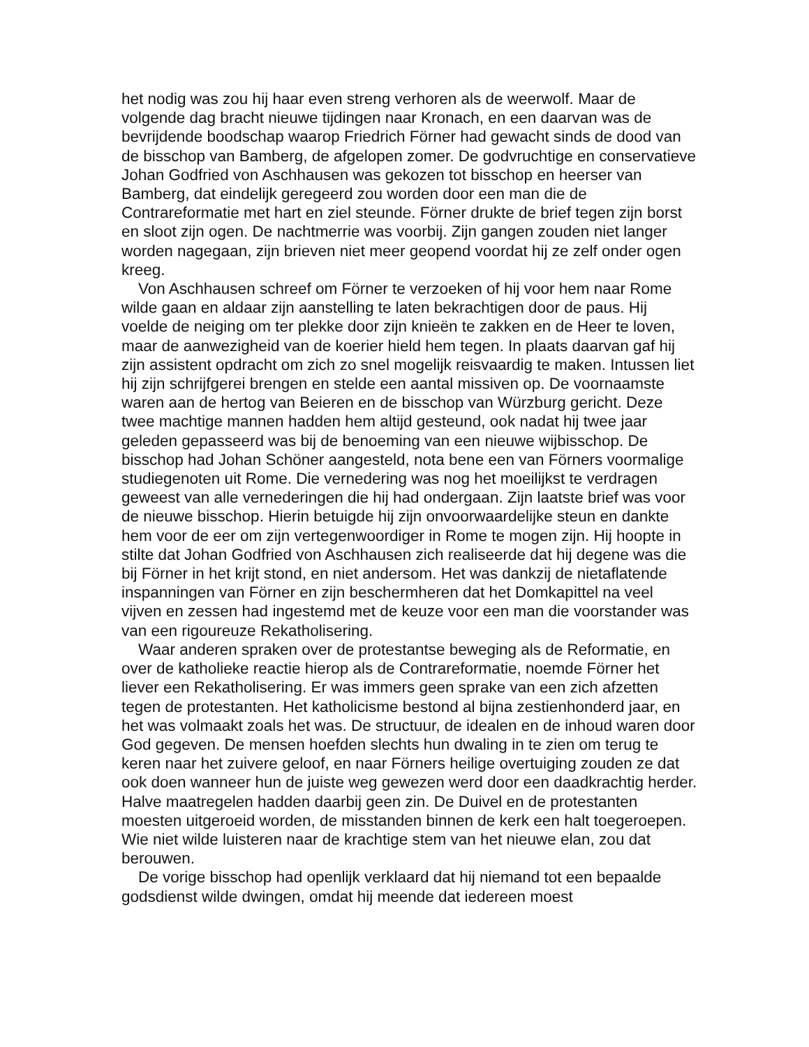het nodig was zou hij haar even streng verhoren als de weerwolf. Maar de volgende dag bracht nieuwe tijdingen naar Kronach, en een daarvan was de bevrijdende boodschap waarop Friedrich Förner had gewacht sinds de dood van de bisschop van Bamberg, de afgelopen zomer. De godvruchtige en conservatieve Johan Godfried von Aschhausen was gekozen tot bisschop en heerser van Bamberg, dat eindelijk geregeerd zou worden door een man die de Contrareformatie met hart en ziel steunde. Förner drukte de brief tegen zijn borst en sloot zijn ogen. De nachtmerrie was voorbij. Zijn gangen zouden niet langer worden nagegaan, zijn brieven niet meer geopend voordat hij ze zelf onder ogen kreeg.
Von Aschhausen schreef om Förner te verzoeken of hij voor hem naar Rome wilde gaan en aldaar zijn aanstelling te laten bekrachtigen door de paus. Hij voelde de neiging om ter plekke door zijn knieën te zakken en de Heer te loven, maar de aanwezigheid van de koerier hield hem tegen. In plaats daarvan gaf hij zijn assistent opdracht om zich zo snel mogelijk reisvaardig te maken. Intussen liet hij zijn schrijfgerei brengen en stelde een aantal missiven op. De voornaamste waren aan de hertog van Beieren en de bisschop van Würzburg gericht. Deze twee machtige mannen hadden hem altijd gesteund, ook nadat hij twee jaar geleden gepasseerd was bij de benoeming van een nieuwe wijbisschop. De bisschop had Johan Schöner aangesteld, nota bene een van Förners voormalige studiegenoten uit Rome. Die vernedering was nog het moeilijkst te verdragen geweest van alle vernederingen die hij had ondergaan. Zijn laatste brief was voor de nieuwe bisschop. Hierin betuigde hij zijn onvoorwaardelijke steun en dankte hem voor de eer om zijn vertegenwoordiger in Rome te mogen zijn. Hij hoopte in stilte dat Johan Godfried von Aschhausen zich realiseerde dat hij degene was die bij Förner in het krijt stond, en niet andersom. Het was dankzij de nietaflatende inspanningen van Förner en zijn beschermheren dat het Domkapittel na veel vijven en zessen had ingestemd met de keuze voor een man die voorstander was van een rigoureuze Rekatholisering.
Waar anderen spraken over de protestantse beweging als de Reformatie, en over de katholieke reactie hierop als de Contrareformatie, noemde Förner het liever een Rekatholisering. Er was immers geen sprake van een zich afzetten tegen de protestanten. Het katholicisme bestond al bijna zestienhonderd jaar, en het was volmaakt zoals het was. De structuur, de idealen en de inhoud waren door God gegeven. De mensen hoefden slechts hun dwaling in te zien om terug te keren naar het zuivere geloof, en naar Förners heilige overtuiging zouden ze dat ook doen wanneer hun de juiste weg gewezen werd door een daadkrachtig herder. Halve maatregelen hadden daarbij geen zin. De Duivel en de protestanten moesten uitgeroeid worden, de misstanden binnen de kerk een halt toegeroepen. Wie niet wilde luisteren naar de krachtige stem van het nieuwe elan, zou dat berouwen.
De vorige bisschop had openlijk verklaard dat hij niemand tot een bepaalde godsdienst wilde dwingen, omdat hij meende dat iedereen moest